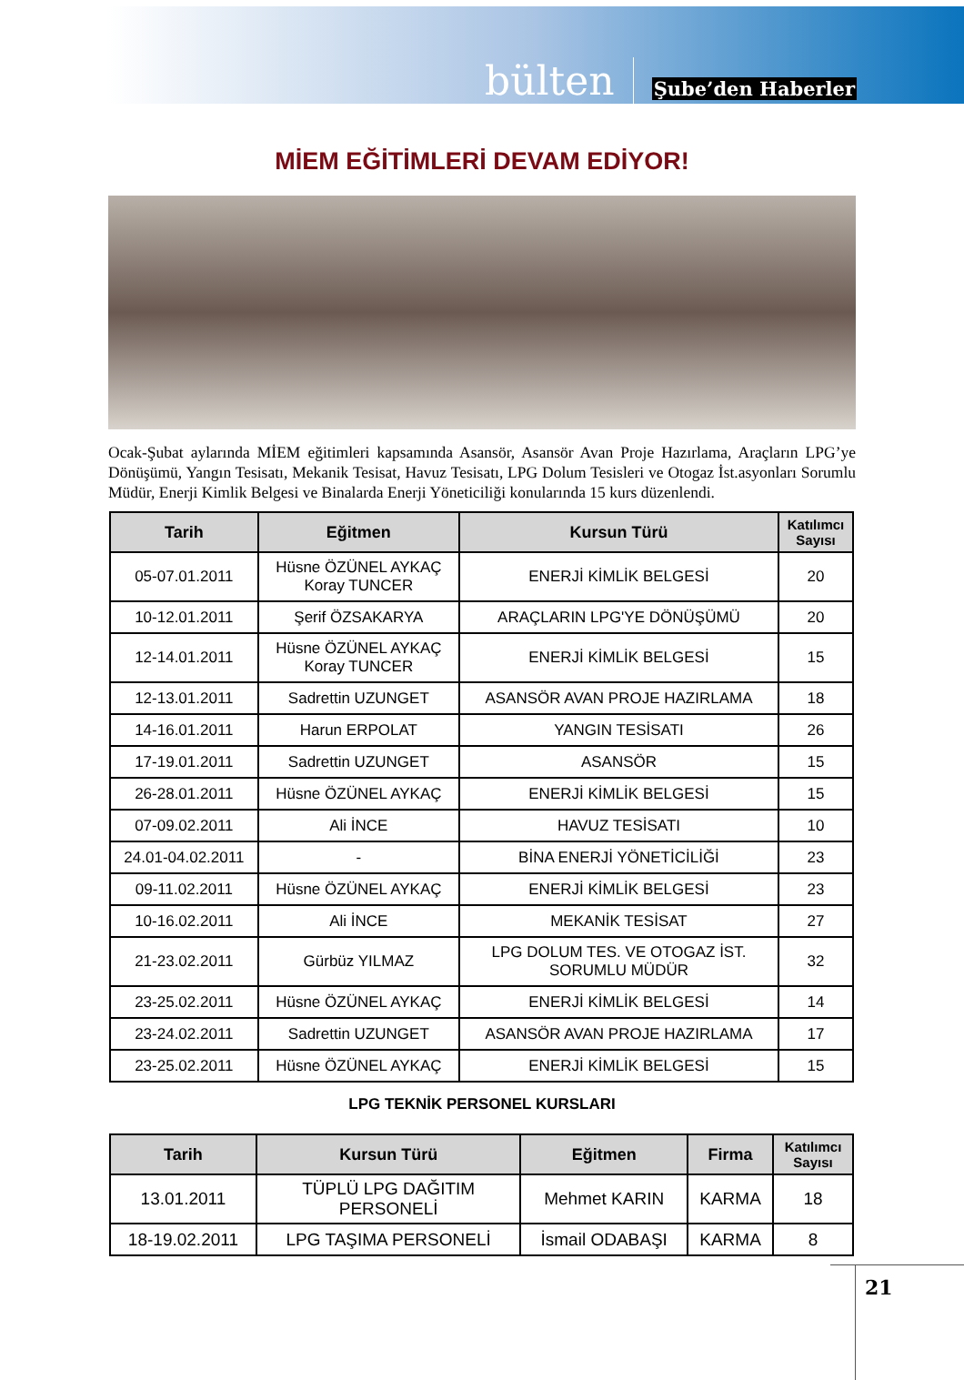bülten Şube’den Haberler
MİEM EĞİTİMLERİ DEVAM EDİYOR!
Ocak-Şubat aylarında MİEM eğitimleri kapsamında Asansör, Asansör Avan Proje Hazırlama, Araçların LPG’ye Dönüşümü, Yangın Tesisatı, Mekanik Tesisat, Havuz Tesisatı, LPG Dolum Tesisleri ve Otogaz İst.asyonları Sorumlu Müdür, Enerji Kimlik Belgesi ve Binalarda Enerji Yöneticiliği konularında 15 kurs düzenlendi.
| Tarih | Eğitmen | Kursun Türü | Katılımcı Sayısı |
| --- | --- | --- | --- |
| 05-07.01.2011 | Hüsne ÖZÜNEL AYKAÇ Koray TUNCER | ENERJİ KİMLİK BELGESİ | 20 |
| 10-12.01.2011 | Şerif ÖZSAKARYA | ARAÇLARIN LPG'YE DÖNÜŞÜMÜ | 20 |
| 12-14.01.2011 | Hüsne ÖZÜNEL AYKAÇ Koray TUNCER | ENERJİ KİMLİK BELGESİ | 15 |
| 12-13.01.2011 | Sadrettin UZUNGET | ASANSÖR AVAN PROJE HAZIRLAMA | 18 |
| 14-16.01.2011 | Harun ERPOLAT | YANGIN TESİSATI | 26 |
| 17-19.01.2011 | Sadrettin UZUNGET | ASANSÖR | 15 |
| 26-28.01.2011 | Hüsne ÖZÜNEL AYKAÇ | ENERJİ KİMLİK BELGESİ | 15 |
| 07-09.02.2011 | Ali İNCE | HAVUZ TESİSATI | 10 |
| 24.01-04.02.2011 | - | BİNA ENERJİ YÖNETİCİLİĞİ | 23 |
| 09-11.02.2011 | Hüsne ÖZÜNEL AYKAÇ | ENERJİ KİMLİK BELGESİ | 23 |
| 10-16.02.2011 | Ali İNCE | MEKANİK TESİSAT | 27 |
| 21-23.02.2011 | Gürbüz YILMAZ | LPG DOLUM TES. VE OTOGAZ İST. SORUMLU MÜDÜR | 32 |
| 23-25.02.2011 | Hüsne ÖZÜNEL AYKAÇ | ENERJİ KİMLİK BELGESİ | 14 |
| 23-24.02.2011 | Sadrettin UZUNGET | ASANSÖR AVAN PROJE HAZIRLAMA | 17 |
| 23-25.02.2011 | Hüsne ÖZÜNEL AYKAÇ | ENERJİ KİMLİK BELGESİ | 15 |
LPG TEKNİK PERSONEL KURSLARI
| Tarih | Kursun Türü | Eğitmen | Firma | Katılımcı Sayısı |
| --- | --- | --- | --- | --- |
| 13.01.2011 | TÜPLÜ LPG DAĞITIM PERSONELİ | Mehmet KARIN | KARMA | 18 |
| 18-19.02.2011 | LPG TAŞIMA PERSONELİ | İsmail ODABAŞI | KARMA | 8 |
21